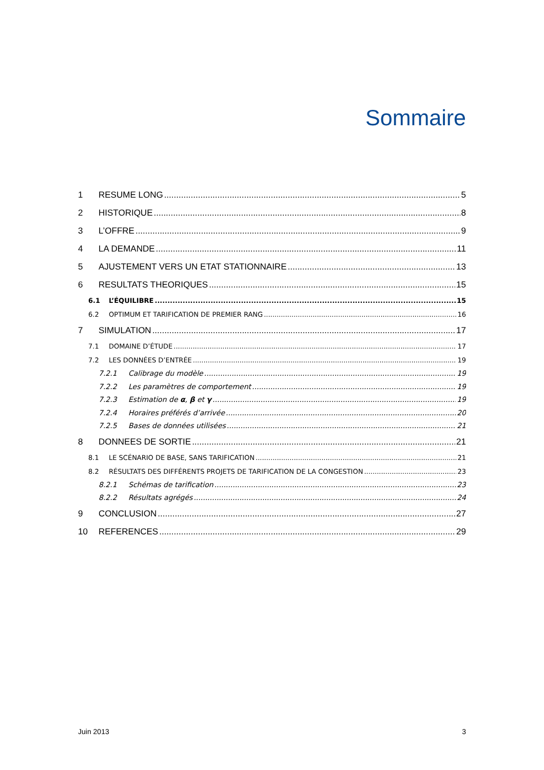Sommaire
1 RESUME LONG 5
2 HISTORIQUE 8
3 L’OFFRE 9
4 LA DEMANDE 11
5 AJUSTEMENT VERS UN ETAT STATIONNAIRE 13
6 RESULTATS THEORIQUES 15
6.1 L’ÉQUILIBRE 15
6.2 OPTIMUM ET TARIFICATION DE PREMIER RANG 16
7 SIMULATION 17
7.1 DOMAINE D’ÉTUDE 17
7.2 LES DONNÉES D’ENTRÉE 19
7.2.1 Calibrage du modèle 19
7.2.2 Les paramètres de comportement 19
7.2.3 Estimation de α, β et γ 19
7.2.4 Horaires préférés d’arrivée 20
7.2.5 Bases de données utilisées 21
8 DONNEES DE SORTIE 21
8.1 LE SCÉNARIO DE BASE, SANS TARIFICATION 21
8.2 RÉSULTATS DES DIFFÉRENTS PROJETS DE TARIFICATION DE LA CONGESTION 23
8.2.1 Schémas de tarification 23
8.2.2 Résultats agrégés 24
9 CONCLUSION 27
10 REFERENCES 29
Juin 2013 3